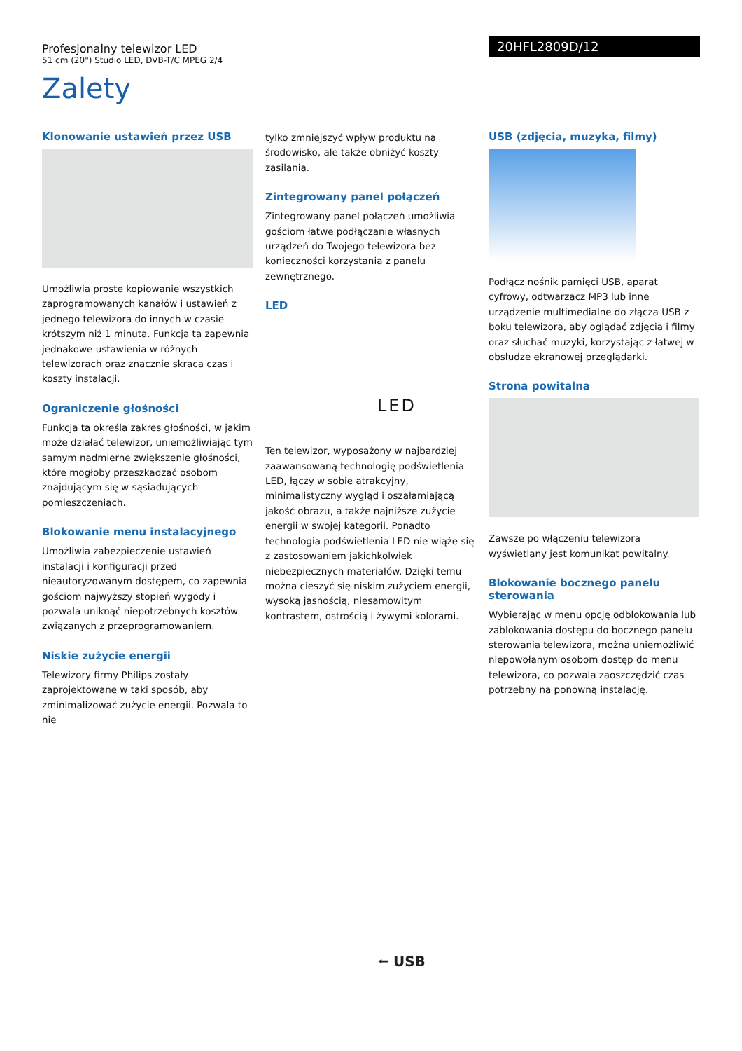20HFL2809D/12
Profesjonalny telewizor LED
51 cm (20") Studio LED, DVB-T/C MPEG 2/4
Zalety
Klonowanie ustawień przez USB
Umożliwia proste kopiowanie wszystkich zaprogramowanych kanałów i ustawień z jednego telewizora do innych w czasie krótszym niż 1 minuta. Funkcja ta zapewnia jednakowe ustawienia w różnych telewizorach oraz znacznie skraca czas i koszty instalacji.
Ograniczenie głośności
Funkcja ta określa zakres głośności, w jakim może działać telewizor, uniemożliwiając tym samym nadmierne zwiększenie głośności, które mogłoby przeszkadzać osobom znajdującym się w sąsiadujących pomieszczeniach.
Blokowanie menu instalacyjnego
Umożliwia zabezpieczenie ustawień instalacji i konfiguracji przed nieautoryzowanym dostępem, co zapewnia gościom najwyższy stopień wygody i pozwala uniknąć niepotrzebnych kosztów związanych z przeprogramowaniem.
Niskie zużycie energii
Telewizory firmy Philips zostały zaprojektowane w taki sposób, aby zminimalizować zużycie energii. Pozwala to nie
tylko zmniejszyć wpływ produktu na środowisko, ale także obniżyć koszty zasilania.
Zintegrowany panel połączeń
Zintegrowany panel połączeń umożliwia gościom łatwe podłączanie własnych urządzeń do Twojego telewizora bez konieczności korzystania z panelu zewnętrznego.
LED
LED
Ten telewizor, wyposażony w najbardziej zaawansowaną technologię podświetlenia LED, łączy w sobie atrakcyjny, minimalistyczny wygląd i oszałamiającą jakość obrazu, a także najniższe zużycie energii w swojej kategorii. Ponadto technologia podświetlenia LED nie wiąże się z zastosowaniem jakichkolwiek niebezpiecznych materiałów. Dzięki temu można cieszyć się niskim zużyciem energii, wysoką jasnością, niesamowitym kontrastem, ostrością i żywymi kolorami.
USB (zdjęcia, muzyka, filmy)
Podłącz nośnik pamięci USB, aparat cyfrowy, odtwarzacz MP3 lub inne urządzenie multimedialne do złącza USB z boku telewizora, aby oglądać zdjęcia i filmy oraz słuchać muzyki, korzystając z łatwej w obsłudze ekranowej przeglądarki.
Strona powitalna
Zawsze po włączeniu telewizora wyświetlany jest komunikat powitalny.
Blokowanie bocznego panelu sterowania
Wybierając w menu opcję odblokowania lub zablokowania dostępu do bocznego panelu sterowania telewizora, można uniemożliwić niepowołanym osobom dostęp do menu telewizora, co pozwala zaoszczędzić czas potrzebny na ponowną instalację.
⭠ USB